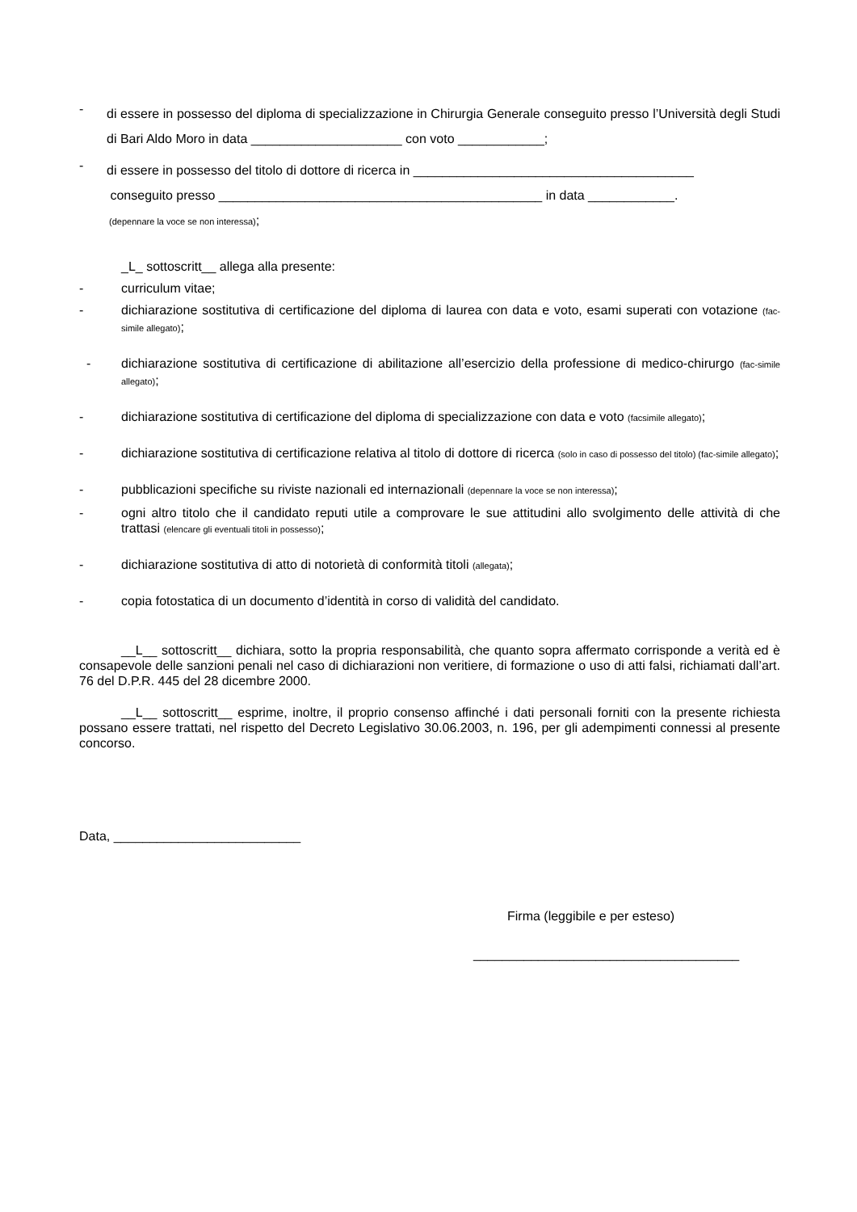- di essere in possesso del diploma di specializzazione in Chirurgia Generale conseguito presso l’Università degli Studi di Bari Aldo Moro in data _____________________ con voto ____________;
- di essere in possesso del titolo di dottore di ricerca in _______________________________________
conseguito presso _____________________________________________ in data ____________.
(depennare la voce se non interessa);
_L_ sottoscritt__ allega alla presente:
- curriculum vitae;
- dichiarazione sostitutiva di certificazione del diploma di laurea con data e voto, esami superati con votazione (fac-simile allegato);
- dichiarazione sostitutiva di certificazione di abilitazione all’esercizio della professione di medico-chirurgo (fac-simile allegato);
- dichiarazione sostitutiva di certificazione del diploma di specializzazione con data e voto (facsimile allegato);
- dichiarazione sostitutiva di certificazione relativa al titolo di dottore di ricerca (solo in caso di possesso del titolo) (fac-simile allegato);
- pubblicazioni specifiche su riviste nazionali ed internazionali (depennare la voce se non interessa);
- ogni altro titolo che il candidato reputi utile a comprovare le sue attitudini allo svolgimento delle attività di che trattasi (elencare gli eventuali titoli in possesso);
- dichiarazione sostitutiva di atto di notorietà di conformità titoli (allegata);
- copia fotostatica di un documento d’identità in corso di validità del candidato.
__L__ sottoscritt__ dichiara, sotto la propria responsabilità, che quanto sopra affermato corrisponde a verità ed è consapevole delle sanzioni penali nel caso di dichiarazioni non veritiere, di formazione o uso di atti falsi, richiamati dall’art. 76 del D.P.R. 445 del 28 dicembre 2000.
__L__ sottoscritt__ esprime, inoltre, il proprio consenso affinché i dati personali forniti con la presente richiesta possano essere trattati, nel rispetto del Decreto Legislativo 30.06.2003, n. 196, per gli adempimenti connessi al presente concorso.
Data, __________________________
Firma (leggibile e per esteso)
_____________________________________